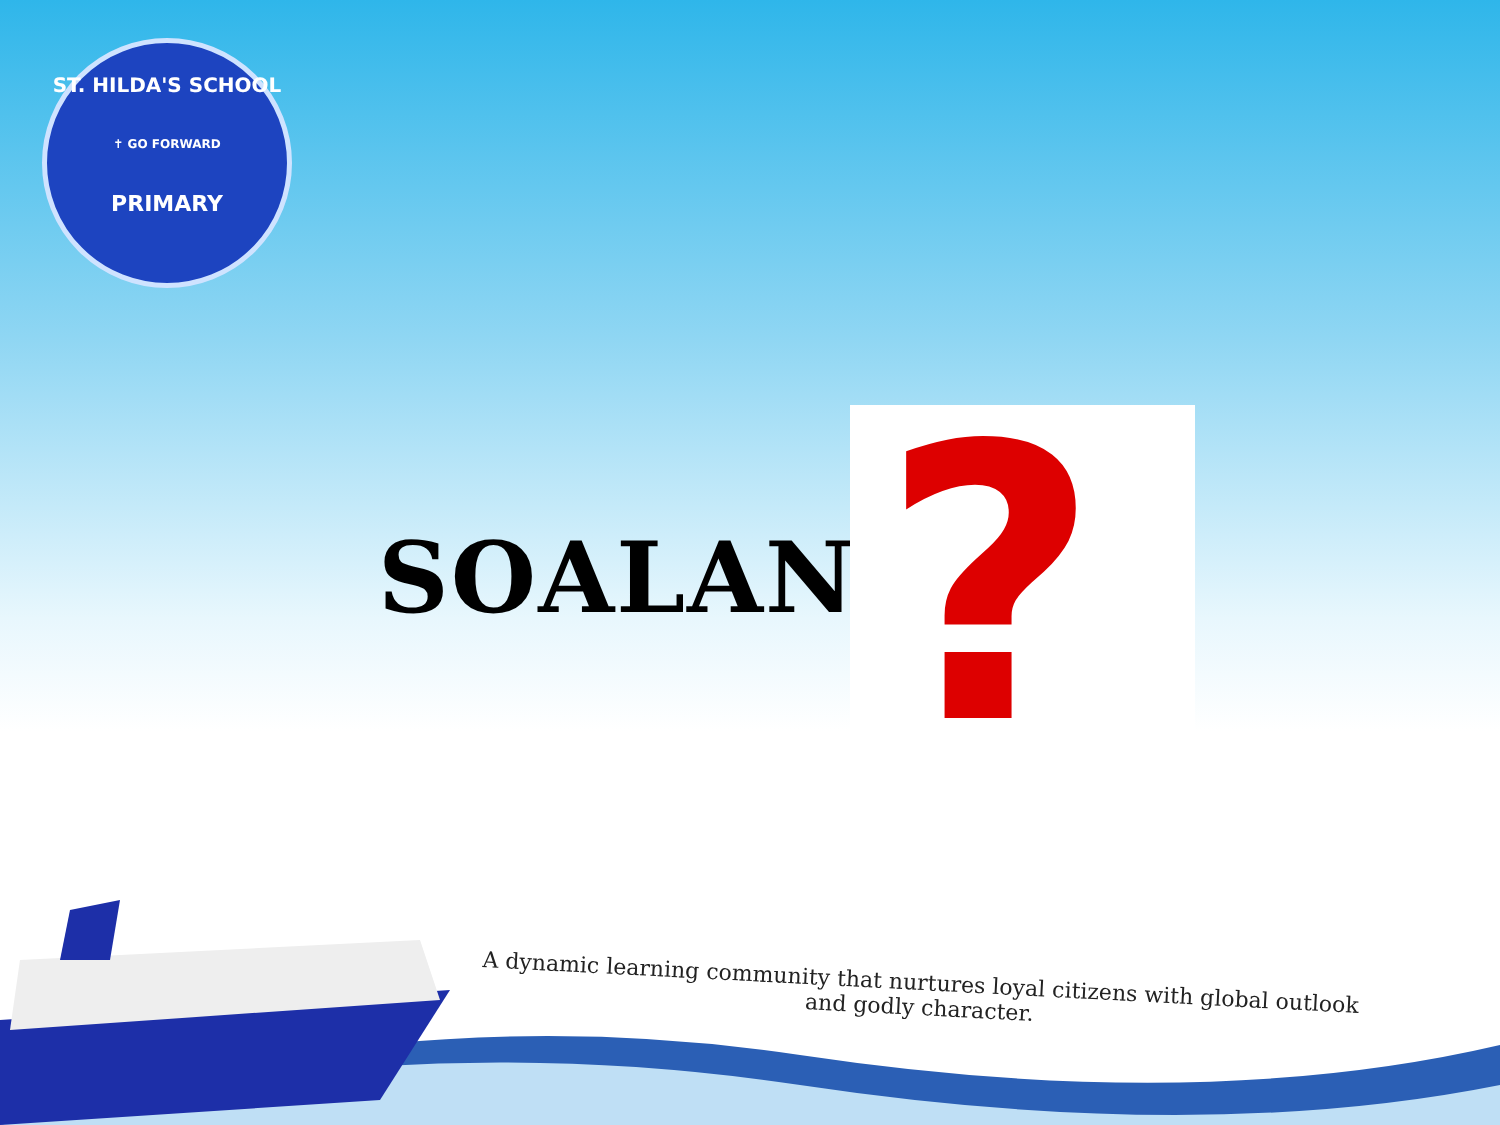ST. HILDA'S SCHOOL
✝ GO FORWARD
PRIMARY
SOALAN
?
A dynamic learning community that nurtures loyal citizens with global outlook
and godly character.